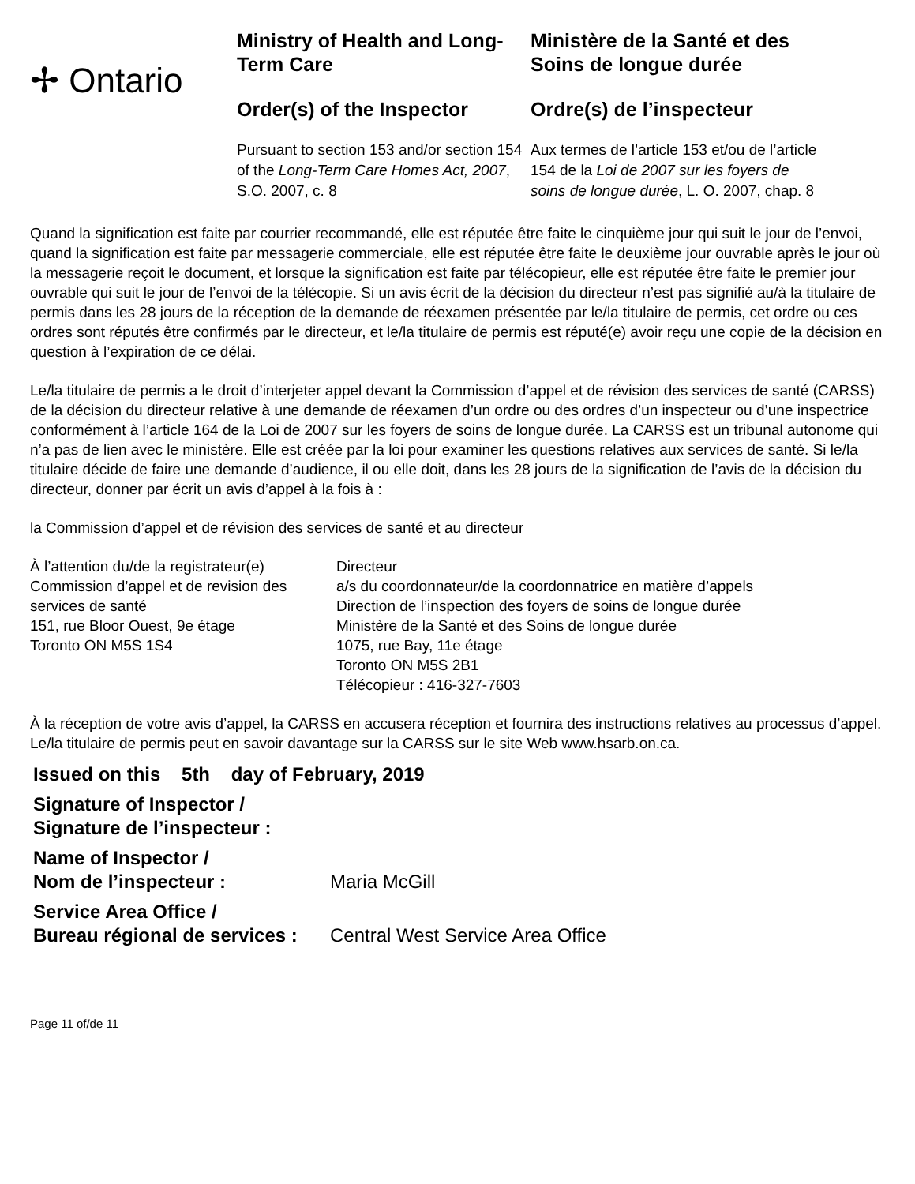✢ Ontario
Ministry of Health and Long-Term Care
Order(s) of the Inspector
Pursuant to section 153 and/or section 154 of the Long-Term Care Homes Act, 2007, S.O. 2007, c. 8
Ministère de la Santé et des Soins de longue durée
Ordre(s) de l’inspecteur
Aux termes de l’article 153 et/ou de l’article 154 de la Loi de 2007 sur les foyers de soins de longue durée, L. O. 2007, chap. 8
Quand la signification est faite par courrier recommandé, elle est réputée être faite le cinquième jour qui suit le jour de l’envoi, quand la signification est faite par messagerie commerciale, elle est réputée être faite le deuxième jour ouvrable après le jour où la messagerie reçoit le document, et lorsque la signification est faite par télécopieur, elle est réputée être faite le premier jour ouvrable qui suit le jour de l’envoi de la télécopie. Si un avis écrit de la décision du directeur n’est pas signifié au/à la titulaire de permis dans les 28 jours de la réception de la demande de réexamen présentée par le/la titulaire de permis, cet ordre ou ces ordres sont réputés être confirmés par le directeur, et le/la titulaire de permis est réputé(e) avoir reçu une copie de la décision en question à l’expiration de ce délai.
Le/la titulaire de permis a le droit d’interjeter appel devant la Commission d’appel et de révision des services de santé (CARSS) de la décision du directeur relative à une demande de réexamen d’un ordre ou des ordres d’un inspecteur ou d’une inspectrice conformément à l’article 164 de la Loi de 2007 sur les foyers de soins de longue durée. La CARSS est un tribunal autonome qui n’a pas de lien avec le ministère. Elle est créée par la loi pour examiner les questions relatives aux services de santé. Si le/la titulaire décide de faire une demande d’audience, il ou elle doit, dans les 28 jours de la signification de l’avis de la décision du directeur, donner par écrit un avis d’appel à la fois à :
la Commission d’appel et de révision des services de santé et au directeur
À l’attention du/de la registrateur(e)
Commission d’appel et de revision des services de santé
151, rue Bloor Ouest, 9e étage
Toronto ON M5S 1S4
Directeur
a/s du coordonnateur/de la coordonnatrice en matière d’appels
Direction de l’inspection des foyers de soins de longue durée
Ministère de la Santé et des Soins de longue durée
1075, rue Bay, 11e étage
Toronto ON M5S 2B1
Télécopieur : 416-327-7603
À la réception de votre avis d’appel, la CARSS en accusera réception et fournira des instructions relatives au processus d’appel. Le/la titulaire de permis peut en savoir davantage sur la CARSS sur le site Web www.hsarb.on.ca.
Issued on this 5th day of February, 2019
Signature of Inspector /
Signature de l’inspecteur :
Name of Inspector /
Nom de l’inspecteur :
Maria McGill
Service Area Office /
Bureau régional de services :
Central West Service Area Office
Page 11 of/de 11